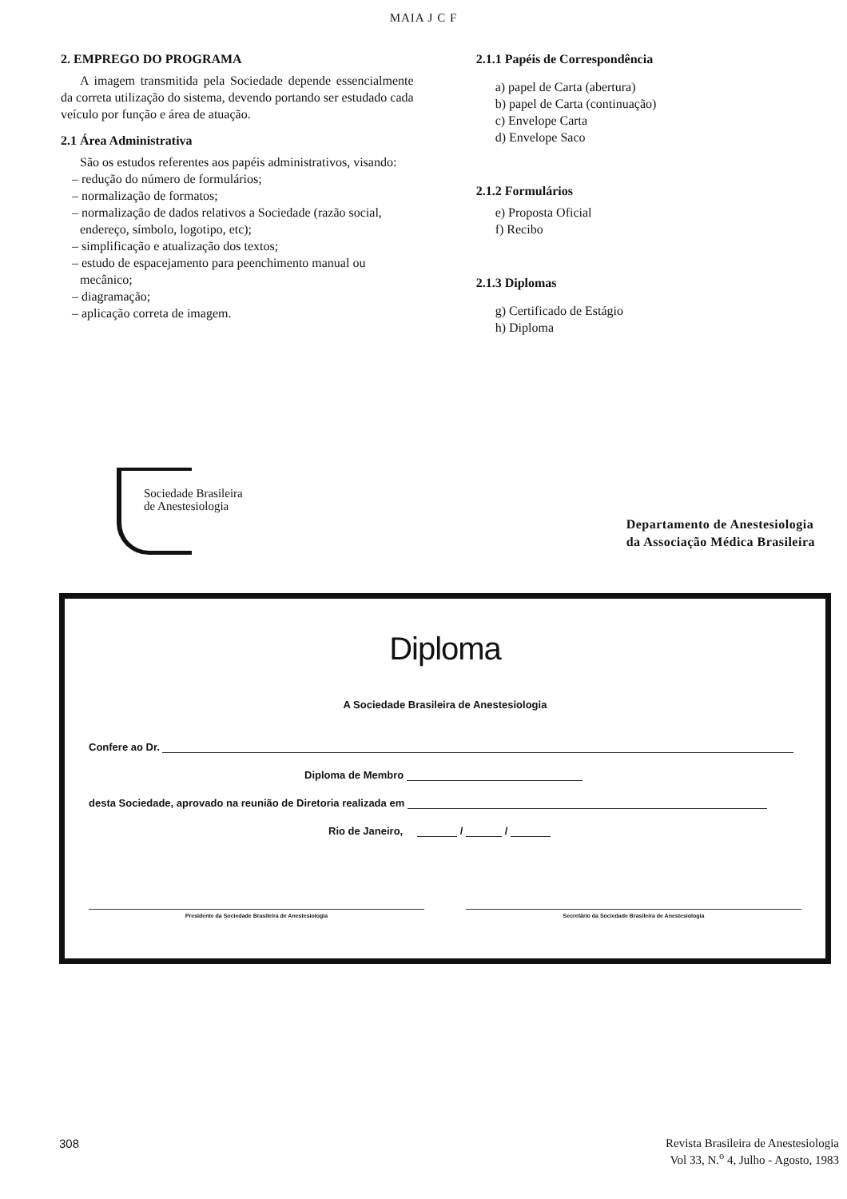MAIA J C F
2. EMPREGO DO PROGRAMA
A imagem transmitida pela Sociedade depende essencialmente da correta utilização do sistema, devendo portando ser estudado cada veículo por função e área de atuação.
2.1 Área Administrativa
São os estudos referentes aos papéis administrativos, visando:
– redução do número de formulários;
– normalização de formatos;
– normalização de dados relativos a Sociedade (razão social, endereço, símbolo, logotipo, etc);
– simplificação e atualização dos textos;
– estudo de espacejamento para peenchimento manual ou mecânico;
– diagramação;
– aplicação correta de imagem.
2.1.1 Papéis de Correspondência
a) papel de Carta (abertura)
b) papel de Carta (continuação)
c) Envelope Carta
d) Envelope Saco
2.1.2 Formulários
e) Proposta Oficial
f) Recibo
2.1.3 Diplomas
g) Certificado de Estágio
h) Diploma
Sociedade Brasileira
de Anestesiologia
Departamento de Anestesiologia
da Associação Médica Brasileira
Diploma
A Sociedade Brasileira de Anestesiologia
Confere ao Dr.
Diploma de Membro
desta Sociedade, aprovado na reunião de Diretoria realizada em
Rio de Janeiro, / /
Presidente da Sociedade Brasileira de Anestesiologia Secretário da Sociedade Brasileira de Anestesiologia
308 Revista Brasileira de Anestesiologia
Vol 33, N.<sup>o</sup> 4, Julho - Agosto, 1983